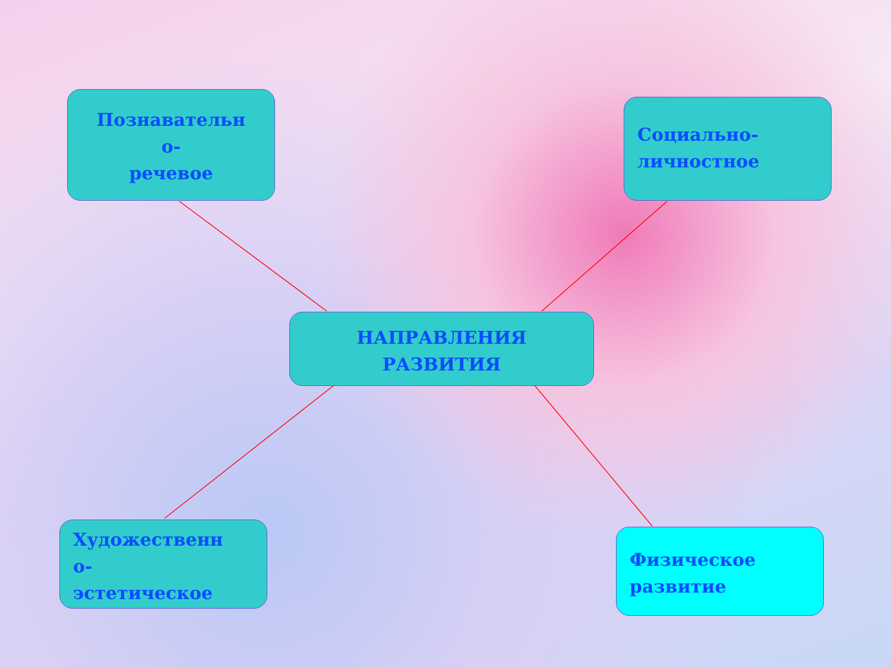Познавательн
о-
речевое
Социально-
личностное
НАПРАВЛЕНИЯ
РАЗВИТИЯ
Художественн
о-
эстетическое
Физическое
развитие